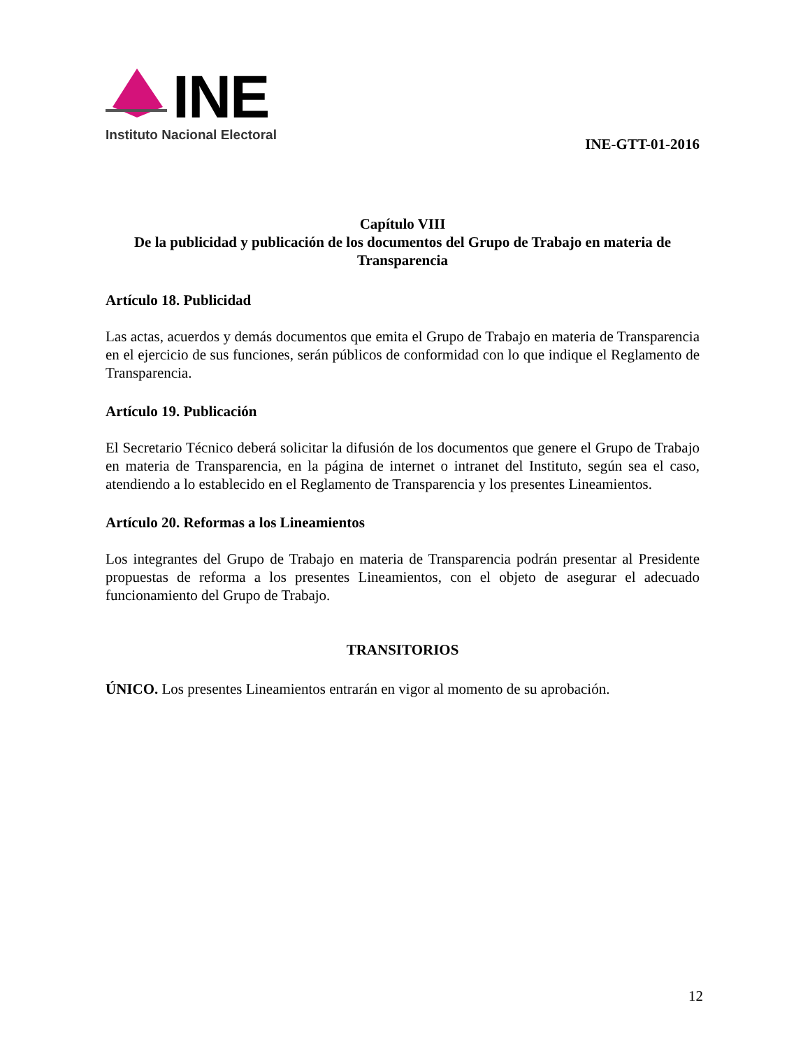INE
Instituto Nacional Electoral
INE-GTT-01-2016
Capítulo VIII
De la publicidad y publicación de los documentos del Grupo de Trabajo en materia de Transparencia
Artículo 18. Publicidad
Las actas, acuerdos y demás documentos que emita el Grupo de Trabajo en materia de Transparencia en el ejercicio de sus funciones, serán públicos de conformidad con lo que indique el Reglamento de Transparencia.
Artículo 19. Publicación
El Secretario Técnico deberá solicitar la difusión de los documentos que genere el Grupo de Trabajo en materia de Transparencia, en la página de internet o intranet del Instituto, según sea el caso, atendiendo a lo establecido en el Reglamento de Transparencia y los presentes Lineamientos.
Artículo 20. Reformas a los Lineamientos
Los integrantes del Grupo de Trabajo en materia de Transparencia podrán presentar al Presidente propuestas de reforma a los presentes Lineamientos, con el objeto de asegurar el adecuado funcionamiento del Grupo de Trabajo.
TRANSITORIOS
ÚNICO. Los presentes Lineamientos entrarán en vigor al momento de su aprobación.
12